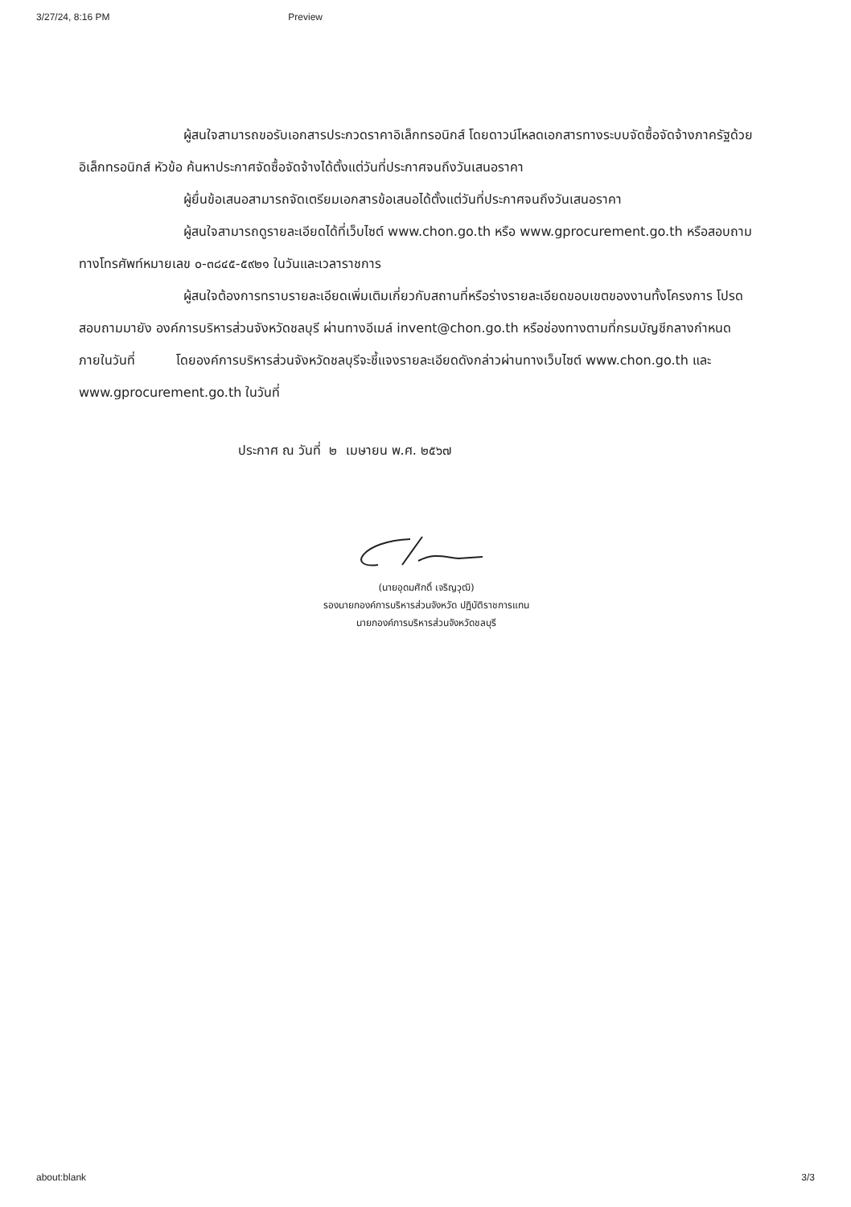3/27/24, 8:16 PM Preview
ผู้สนใจสามารถขอรับเอกสารประกวดราคาอิเล็กทรอนิกส์ โดยดาวน์โหลดเอกสารทางระบบจัดซื้อจัดจ้างภาครัฐด้วยอิเล็กทรอนิกส์ หัวข้อ ค้นหาประกาศจัดซื้อจัดจ้างได้ตั้งแต่วันที่ประกาศจนถึงวันเสนอราคา
ผู้ยื่นข้อเสนอสามารถจัดเตรียมเอกสารข้อเสนอได้ตั้งแต่วันที่ประกาศจนถึงวันเสนอราคา
ผู้สนใจสามารถดูรายละเอียดได้ที่เว็บไซต์ www.chon.go.th หรือ www.gprocurement.go.th หรือสอบถามทางโทรศัพท์หมายเลข ๐-๓๘๔๕-๕๙๒๑ ในวันและเวลาราชการ
ผู้สนใจต้องการทราบรายละเอียดเพิ่มเติมเกี่ยวกับสถานที่หรือร่างรายละเอียดขอบเขตของงานทั้งโครงการ โปรดสอบถามมายัง องค์การบริหารส่วนจังหวัดชลบุรี ผ่านทางอีเมล์ invent@chon.go.th หรือช่องทางตามที่กรมบัญชีกลางกำหนดภายในวันที่ โดยองค์การบริหารส่วนจังหวัดชลบุรีจะชี้แจงรายละเอียดดังกล่าวผ่านทางเว็บไซต์ www.chon.go.th และ www.gprocurement.go.th ในวันที่
ประกาศ ณ วันที่ ๒ เมษายน พ.ศ. ๒๕๖๗
(นายอุดมศักดิ์ เจริญวุฒิ)
รองนายกองค์การบริหารส่วนจังหวัด ปฏิบัติราชการแทน
นายกองค์การบริหารส่วนจังหวัดชลบุรี
about:blank 3/3